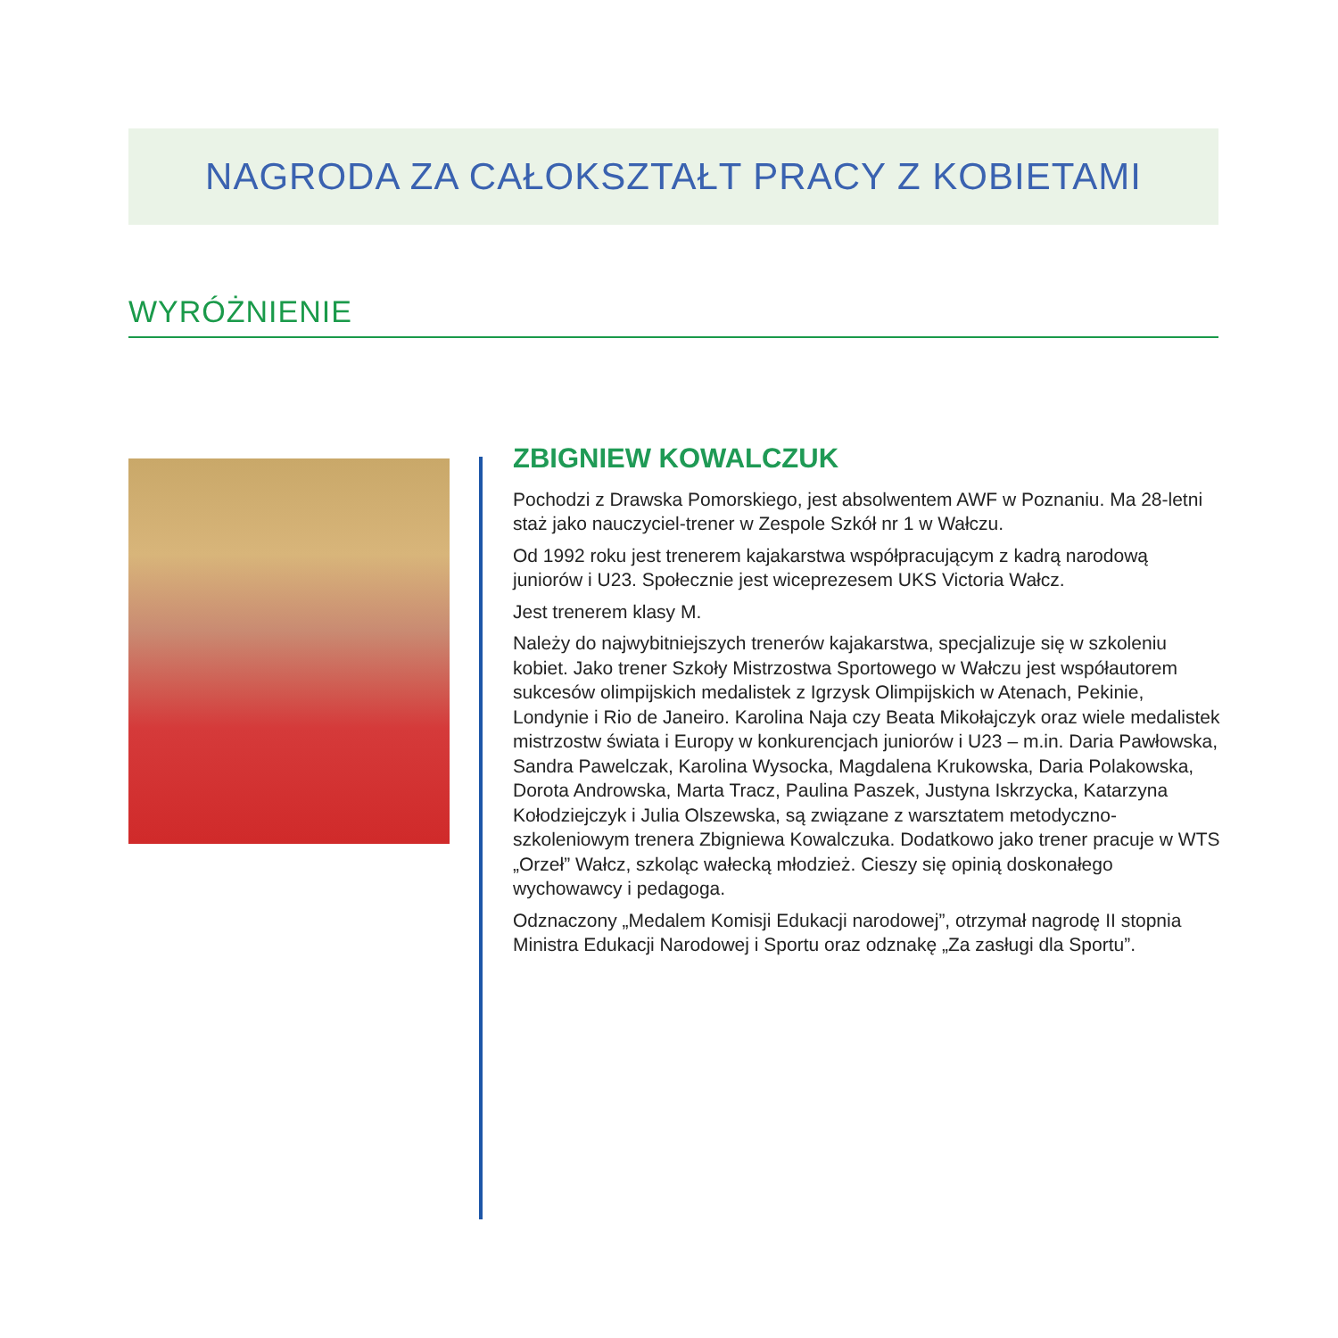NAGRODA ZA CAŁOKSZTAŁT PRACY Z KOBIETAMI
WYRÓŻNIENIE
ZBIGNIEW KOWALCZUK
Pochodzi z Drawska Pomorskiego, jest absolwentem AWF w Poznaniu. Ma 28-letni staż jako nauczyciel-trener w Zespole Szkół nr 1 w Wałczu.
Od 1992 roku jest trenerem kajakarstwa współpracującym z kadrą narodową juniorów i U23. Społecznie jest wiceprezesem UKS Victoria Wałcz.
Jest trenerem klasy M.
Należy do najwybitniejszych trenerów kajakarstwa, specjalizuje się w szkoleniu kobiet. Jako trener Szkoły Mistrzostwa Sportowego w Wałczu jest współautorem sukcesów olimpijskich medalistek z Igrzysk Olimpijskich w Atenach, Pekinie, Londynie i Rio de Janeiro. Karolina Naja czy Beata Mikołajczyk oraz wiele medalistek mistrzostw świata i Europy w konkurencjach juniorów i U23 – m.in. Daria Pawłowska, Sandra Pawelczak, Karolina Wysocka, Magdalena Krukowska, Daria Polakowska, Dorota Androwska, Marta Tracz, Paulina Paszek, Justyna Iskrzycka, Katarzyna Kołodziejczyk i Julia Olszewska, są związane z warsztatem metodyczno-szkoleniowym trenera Zbigniewa Kowalczuka. Dodatkowo jako trener pracuje w WTS „Orzeł” Wałcz, szkoląc wałecką młodzież. Cieszy się opinią doskonałego wychowawcy i pedagoga.
Odznaczony „Medalem Komisji Edukacji narodowej”, otrzymał nagrodę II stopnia Ministra Edukacji Narodowej i Sportu oraz odznakę „Za zasługi dla Sportu”.